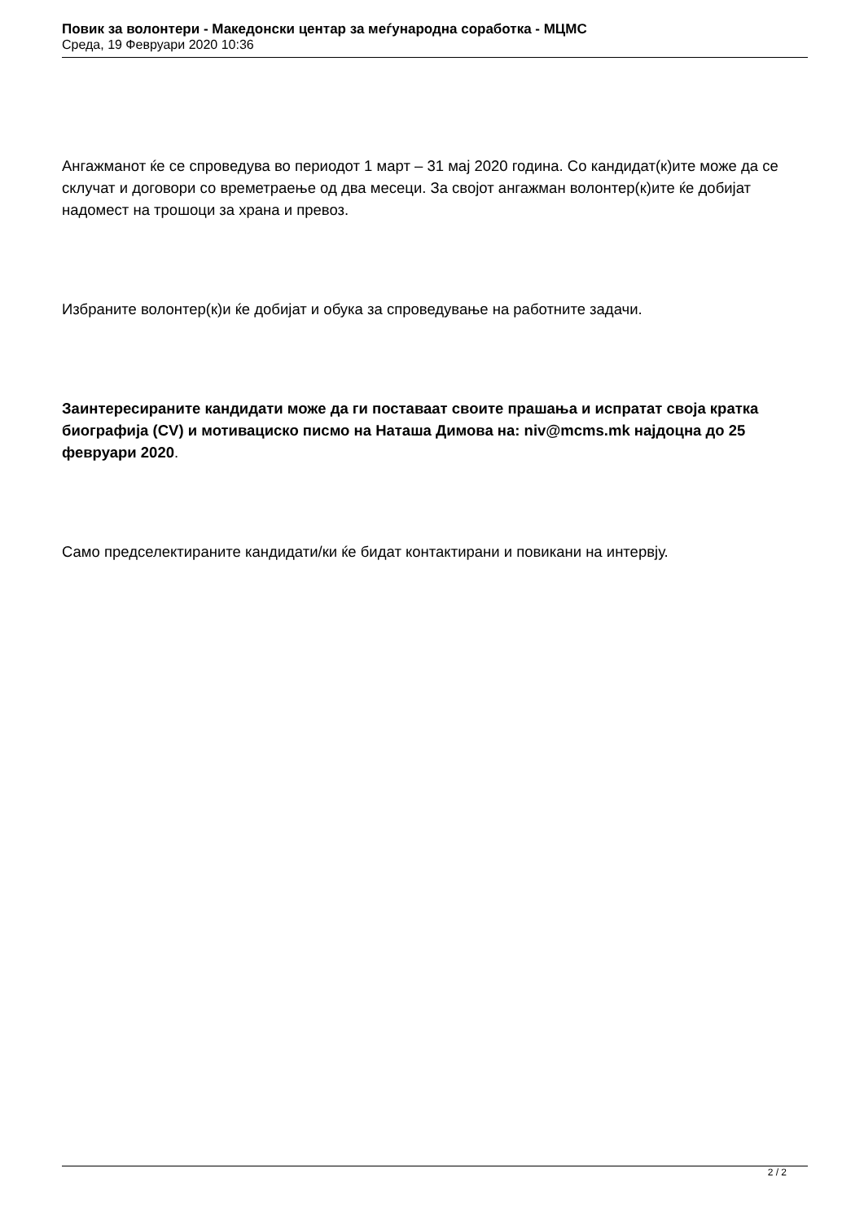Повик за волонтери - Македонски центар за меѓународна соработка - МЦМС
Среда, 19 Февруари 2020 10:36
Ангажманот ќе се спроведува во периодот 1 март – 31 мај 2020 година. Со кандидат(к)ите може да се склучат и договори со времетраење од два месеци. За својот ангажман волонтер(к)ите ќе добијат надомест на трошоци за храна и превоз.
Избраните волонтер(к)и ќе добијат и обука за спроведување на работните задачи.
Заинтересираните кандидати може да ги поставаат своите прашања и испратат своја кратка биографија (CV) и мотивациско писмо на Наташа Димова на: niv@mcms.mk најдоцна до 25 февруари 2020.
Само предселектираните кандидати/ки ќе бидат контактирани и повикани на интервју.
2 / 2